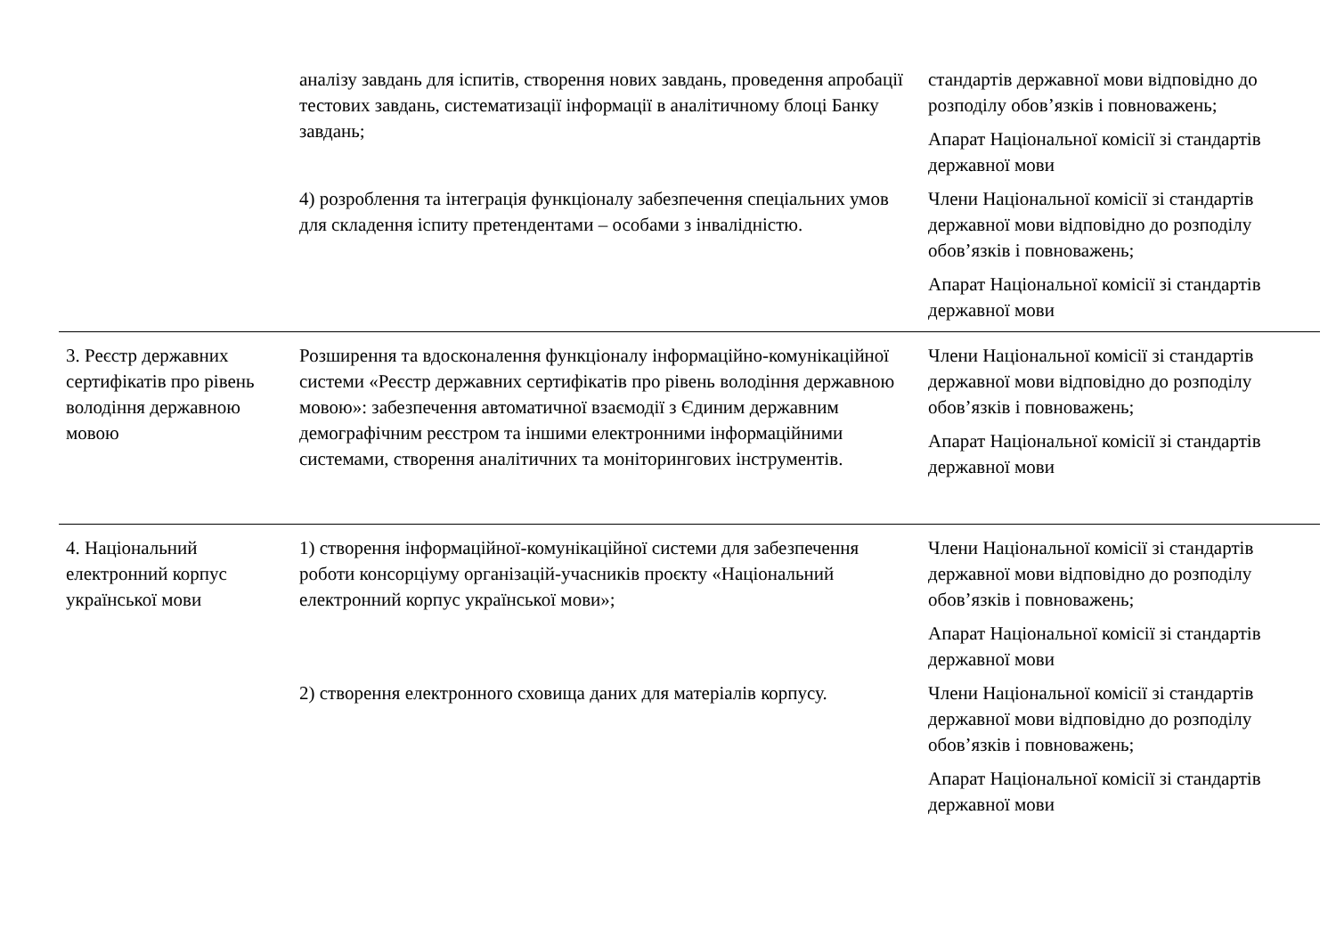| | аналізу завдань для іспитів, створення нових завдань, проведення апробації тестових завдань, систематизації інформації в аналітичному блоці Банку завдань; | стандартів державної мови відповідно до розподілу обов’язків і повноважень; Апарат Національної комісії зі стандартів державної мови |
| | 4) розроблення та інтеграція функціоналу забезпечення спеціальних умов для складення іспиту претендентами – особами з інвалідністю. | Члени Національної комісії зі стандартів державної мови відповідно до розподілу обов’язків і повноважень; Апарат Національної комісії зі стандартів державної мови |
| 3. Реєстр державних сертифікатів про рівень володіння державною мовою | Розширення та вдосконалення функціоналу інформаційно-комунікаційної системи «Реєстр державних сертифікатів про рівень володіння державною мовою»: забезпечення автоматичної взаємодії з Єдиним державним демографічним реєстром та іншими електронними інформаційними системами, створення аналітичних та моніторингових інструментів. | Члени Національної комісії зі стандартів державної мови відповідно до розподілу обов’язків і повноважень; Апарат Національної комісії зі стандартів державної мови |
| 4. Національний електронний корпус української мови | 1) створення інформаційної-комунікаційної системи для забезпечення роботи консорціуму організацій-учасників проєкту «Національний електронний корпус української мови»; | Члени Національної комісії зі стандартів державної мови відповідно до розподілу обов’язків і повноважень; Апарат Національної комісії зі стандартів державної мови |
| | 2) створення електронного сховища даних для матеріалів корпусу. | Члени Національної комісії зі стандартів державної мови відповідно до розподілу обов’язків і повноважень; Апарат Національної комісії зі стандартів державної мови |